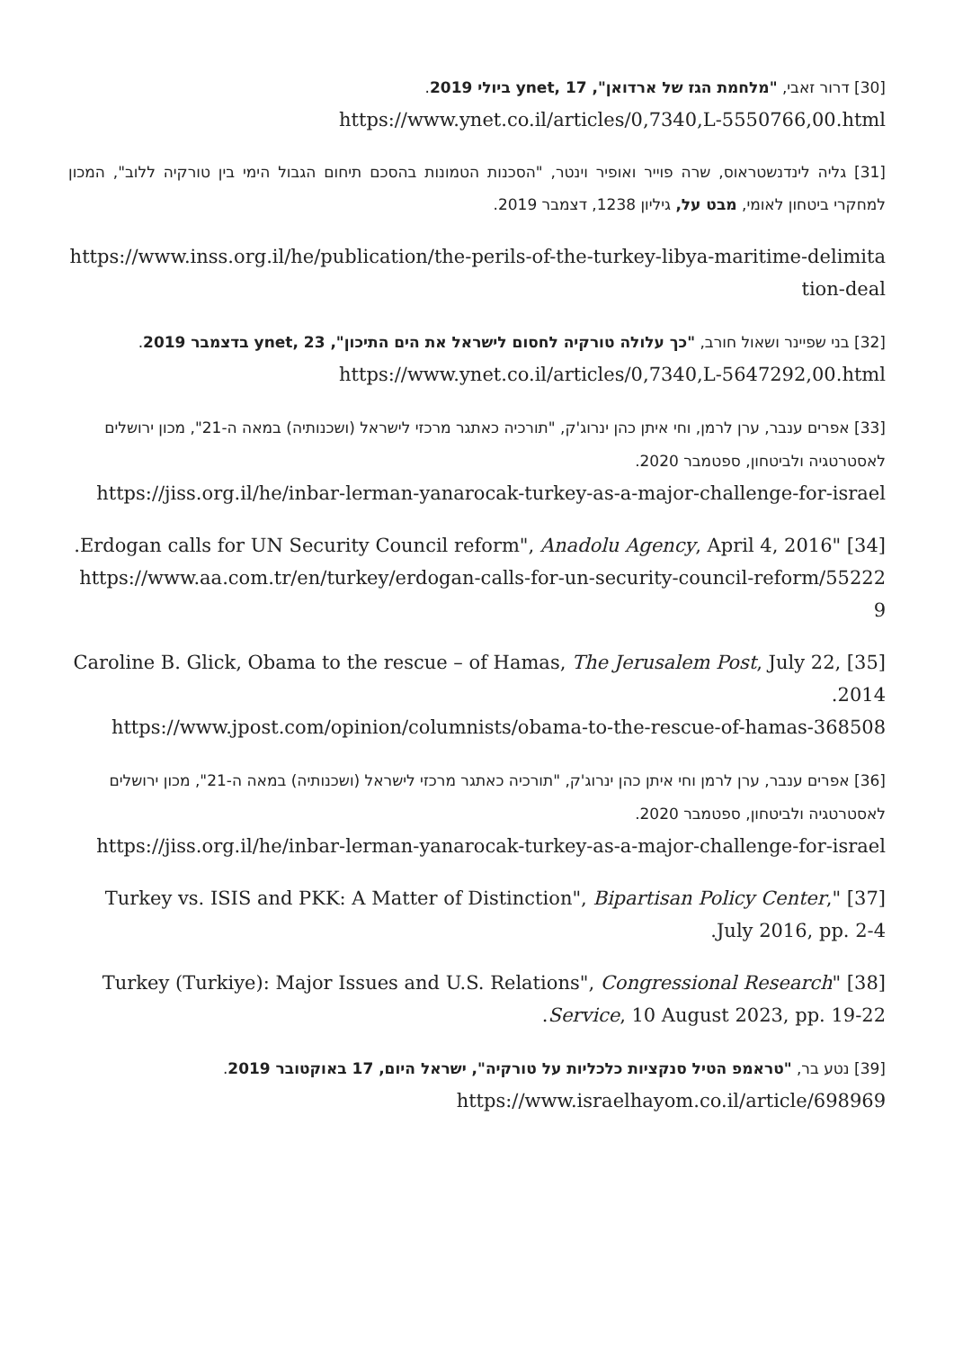[30] דרור זאבי, "מלחמת הגז של ארדואן", ynet, 17 ביולי 2019.
https://www.ynet.co.il/articles/0,7340,L-5550766,00.html
[31] גליה לינדנשטראוס, שרה פוייר ואופיר וינטר, "הסכנות הטמונות בהסכם תיחום הגבול הימי בין טורקיה ללוב", המכון למחקרי ביטחון לאומי, מבט על, גיליון 1238, דצמבר 2019.
https://www.inss.org.il/he/publication/the-perils-of-the-turkey-libya-maritime-delimitation-deal
[32] בני שפיינר ושאול חורב, "כך עלולה טורקיה לחסום לישראל את הים התיכון", ynet, 23 בדצמבר 2019.
https://www.ynet.co.il/articles/0,7340,L-5647292,00.html
[33] אפרים ענבר, ערן לרמן, וחי איתן כהן ינרוג'ק, "תורכיה כאתגר מרכזי לישראל (ושכנותיה) במאה ה-21", מכון ירושלים לאסטרטגיה ולביטחון, ספטמבר 2020.
https://jiss.org.il/he/inbar-lerman-yanarocak-turkey-as-a-major-challenge-for-israel
[34] "Erdogan calls for UN Security Council reform", Anadolu Agency, April 4, 2016.
https://www.aa.com.tr/en/turkey/erdogan-calls-for-un-security-council-reform/552229
[35] Caroline B. Glick, Obama to the rescue – of Hamas, The Jerusalem Post, July 22, 2014.
https://www.jpost.com/opinion/columnists/obama-to-the-rescue-of-hamas-368508
[36] אפרים ענבר, ערן לרמן וחי איתן כהן ינרוג'ק, "תורכיה כאתגר מרכזי לישראל (ושכנותיה) במאה ה-21", מכון ירושלים לאסטרטגיה ולביטחון, ספטמבר 2020.
https://jiss.org.il/he/inbar-lerman-yanarocak-turkey-as-a-major-challenge-for-israel
[37] "Turkey vs. ISIS and PKK: A Matter of Distinction", Bipartisan Policy Center, July 2016, pp. 2-4.
[38] "Turkey (Turkiye): Major Issues and U.S. Relations", Congressional Research Service, 10 August 2023, pp. 19-22.
[39] נטע בר, "טראמפ הטיל סנקציות כלכליות על טורקיה", ישראל היום, 17 באוקטובר 2019.
https://www.israelhayom.co.il/article/698969